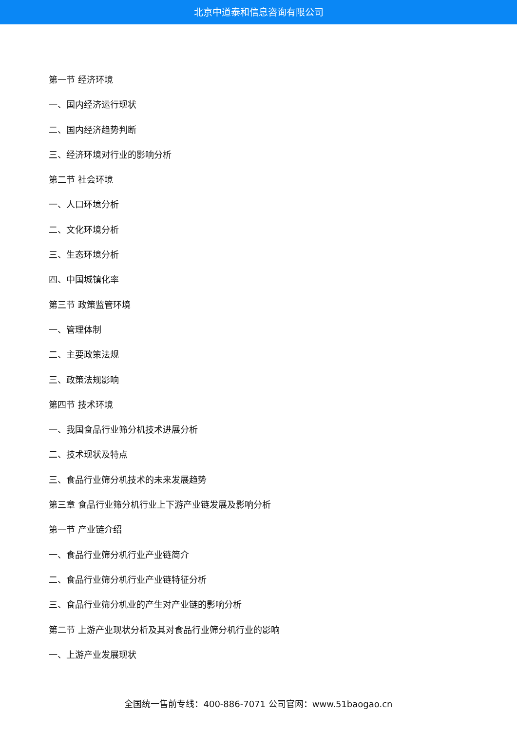北京中道泰和信息咨询有限公司
第一节 经济环境
一、国内经济运行现状
二、国内经济趋势判断
三、经济环境对行业的影响分析
第二节 社会环境
一、人口环境分析
二、文化环境分析
三、生态环境分析
四、中国城镇化率
第三节 政策监管环境
一、管理体制
二、主要政策法规
三、政策法规影响
第四节 技术环境
一、我国食品行业筛分机技术进展分析
二、技术现状及特点
三、食品行业筛分机技术的未来发展趋势
第三章 食品行业筛分机行业上下游产业链发展及影响分析
第一节 产业链介绍
一、食品行业筛分机行业产业链简介
二、食品行业筛分机行业产业链特征分析
三、食品行业筛分机业的产生对产业链的影响分析
第二节 上游产业现状分析及其对食品行业筛分机行业的影响
一、上游产业发展现状
全国统一售前专线：400-886-7071 公司官网：www.51baogao.cn